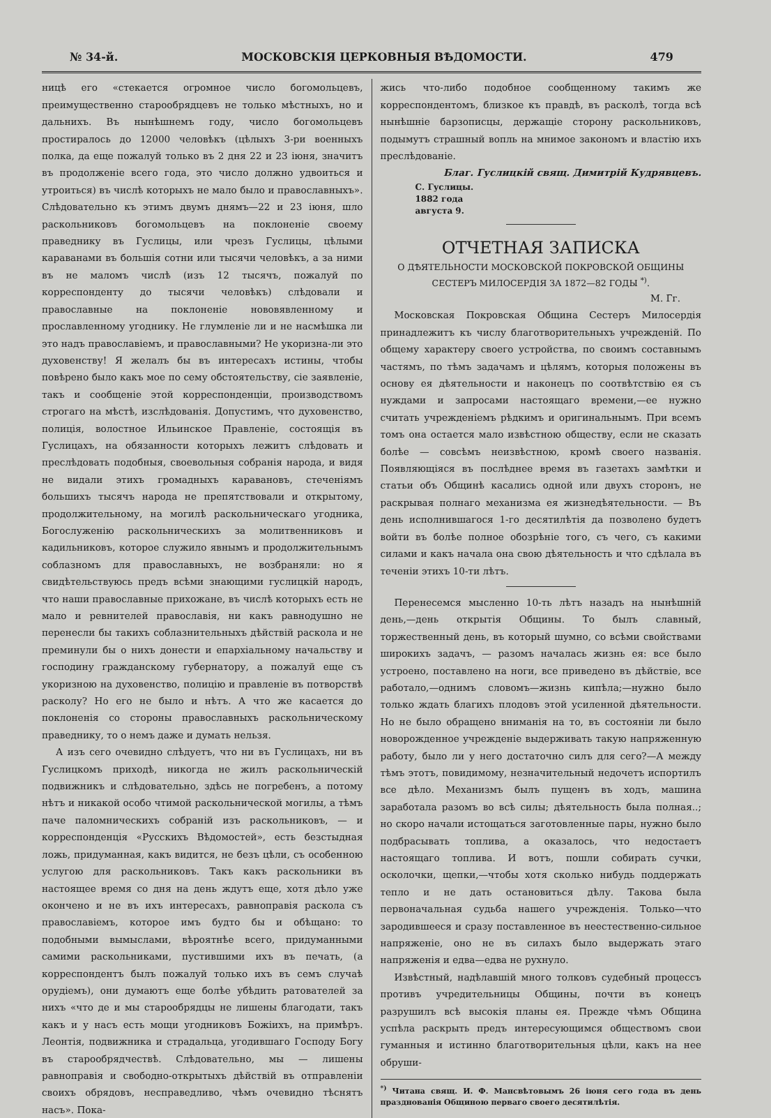№ 34-й. МОСКОВСКІЯ ЦЕРКОВНЫЯ ВѢДОМОСТИ. 479
ницѣ его «стекается огромное число богомольцевъ, преимущественно старообрядцевъ не только мѣстныхъ, но и дальнихъ. Въ нынѣшнемъ году, число богомольцевъ простиралось до 12000 человѣкъ (цѣлыхъ 3-ри военныхъ полка, да еще пожалуй только въ 2 дня 22 и 23 іюня, значитъ въ продолженіе всего года, это число должно удвоиться и утроиться) въ числѣ которыхъ не мало было и православныхъ». Слѣдовательно къ этимъ двумъ днямъ—22 и 23 іюня, шло раскольниковъ богомольцевъ на поклоненіе своему праведнику въ Гуслицы, или чрезъ Гуслицы, цѣлыми караванами въ большія сотни или тысячи человѣкъ, а за ними въ не маломъ числѣ (изъ 12 тысячъ, пожалуй по корреспонденту до тысячи человѣкъ) слѣдовали и православные на поклоненіе нововявленному и прославленному угоднику. Не глумленіе ли и не насмѣшка ли это надъ православіемъ, и православными? Не укоризна-ли это духовенству! Я желалъ бы въ интересахъ истины, чтобы повѣрено было какъ мое по сему обстоятельству, сіе заявленіе, такъ и сообщеніе этой корреспонденціи, производствомъ строгаго на мѣстѣ, изслѣдованія. Допустимъ, что духовенство, полиція, волостное Ильинское Правленіе, состоящія въ Гуслицахъ, на обязанности которыхъ лежитъ слѣдовать и преслѣдовать подобныя, своевольныя собранія народа, и видя не видали этихъ громадныхъ каравановъ, стеченіямъ большихъ тысячъ народа не препятствовали и открытому, продолжительному, на могилѣ раскольническаго угодника, Богослуженію раскольническихъ за молитвенниковъ и кадильниковъ, которое служило явнымъ и продолжительнымъ соблазномъ для православныхъ, не возбраняли: но я свидѣтельствуюсь предъ всѣми знающими гуслицкій народъ, что наши православные прихожане, въ числѣ которыхъ есть не мало и ревнителей православія, ни какъ равнодушно не перенесли бы такихъ соблазнительныхъ дѣйствій раскола и не преминули бы о нихъ донести и епархіальному начальству и господину гражданскому губернатору, а пожалуй еще съ укоризною на духовенство, полицію и правленіе въ потворствѣ расколу? Но его не было и нѣтъ. А что же касается до поклоненія со стороны православныхъ раскольническому праведнику, то о немъ даже и думать нельзя.
А изъ сего очевидно слѣдуетъ, что ни въ Гуслицахъ, ни въ Гуслицкомъ приходѣ, никогда не жилъ раскольническій подвижникъ и слѣдовательно, здѣсь не погребенъ, а потому нѣтъ и никакой особо чтимой раскольнической могилы, а тѣмъ паче паломническихъ собраній изъ раскольниковъ, — и корреспонденція «Русскихъ Вѣдомостей», есть безстыдная ложь, придуманная, какъ видится, не безъ цѣли, съ особенною услугою для раскольниковъ. Такъ какъ раскольники въ настоящее время со дня на день ждутъ еще, хотя дѣло уже окончено и не въ ихъ интересахъ, равноправія раскола съ православіемъ, которое имъ будто бы и обѣщано: то подобными вымыслами, вѣроятнѣе всего, придуманными самими раскольниками, пустившими ихъ въ печать, (а корреспондентъ былъ пожалуй только ихъ въ семъ случаѣ орудіемъ), они думаютъ еще болѣе убѣдить ратователей за нихъ «что де и мы старообрядцы не лишены благодати, такъ какъ и у насъ есть мощи угодниковъ Божіихъ, на примѣръ. Леонтія, подвижника и страдальца, угодившаго Господу Богу въ старообрядчествѣ. Слѣдовательно, мы — лишены равноправія и свободно-открытыхъ дѣйствій въ отправленіи своихъ обрядовъ, несправедливо, чѣмъ очевидно тѣснятъ насъ». Пока-
жись что-либо подобное сообщенному такимъ же корреспондентомъ, близкое къ правдѣ, въ расколѣ, тогда всѣ нынѣшніе барзописцы, держащіе сторону раскольниковъ, подымутъ страшный вопль на мнимое закономъ и властію ихъ преслѣдованіе.
Благ. Гуслицкій свящ. Димитрій Кудрявцевъ.
С. Гуслицы.
1882 года
августа 9.
ОТЧЕТНАЯ ЗАПИСКА
О ДѢЯТЕЛЬНОСТИ МОСКОВСКОЙ ПОКРОВСКОЙ ОБЩИНЫ СЕСТЕРЪ МИЛОСЕРДІЯ ЗА 1872—82 ГОДЫ <sup>*)</sup>.
М. Гг.
Московская Покровская Община Сестеръ Милосердія принадлежитъ къ числу благотворительныхъ учрежденій. По общему характеру своего устройства, по своимъ составнымъ частямъ, по тѣмъ задачамъ и цѣлямъ, которыя положены въ основу ея дѣятельности и наконецъ по соотвѣтствію ея съ нуждами и запросами настоящаго времени,—ее нужно считать учрежденіемъ рѣдкимъ и оригинальнымъ. При всемъ томъ она остается мало извѣстною обществу, если не сказать болѣе — совсѣмъ неизвѣстною, кромѣ своего названія. Появляющіяся въ послѣднее время въ газетахъ замѣтки и статьи объ Общинѣ касались одной или двухъ сторонъ, не раскрывая полнаго механизма ея жизнедѣятельности. — Въ день исполнившагося 1-го десятилѣтія да позволено будетъ войти въ болѣе полное обозрѣніе того, съ чего, съ какими силами и какъ начала она свою дѣятельность и что сдѣлала въ теченіи этихъ 10-ти лѣтъ.
Перенесемся мысленно 10-ть лѣтъ назадъ на нынѣшній день,—день открытія Общины. То былъ славный, торжественный день, въ который шумно, со всѣми свойствами широкихъ задачъ, — разомъ началась жизнь ея: все было устроено, поставлено на ноги, все приведено въ дѣйствіе, все работало,—однимъ словомъ—жизнь кипѣла;—нужно было только ждать благихъ плодовъ этой усиленной дѣятельности. Но не было обращено вниманія на то, въ состояніи ли было новорожденное учрежденіе выдерживать такую напряженную работу, было ли у него достаточно силъ для сего?—А между тѣмъ этотъ, повидимому, незначительный недочетъ испортилъ все дѣло. Механизмъ былъ пущенъ въ ходъ, машина заработала разомъ во всѣ силы; дѣятельность была полная..; но скоро начали истощаться заготовленные пары, нужно было подбрасывать топлива, а оказалось, что недостаетъ настоящаго топлива. И вотъ, пошли собирать сучки, осколочки, щепки,—чтобы хотя сколько нибудь поддержать тепло и не дать остановиться дѣлу. Такова была первоначальная судьба нашего учрежденія. Только—что зародившееся и сразу поставленное въ неестественно-сильное напряженіе, оно не въ силахъ было выдержать этаго напряженія и едва—едва не рухнуло.
Извѣстный, надѣлавшій много толковъ судебный процессъ противъ учредительницы Общины, почти въ конецъ разрушилъ всѣ высокія планы ея. Прежде чѣмъ Община успѣла раскрыть предъ интересующимся обществомъ свои гуманныя и истинно благотворительныя цѣли, какъ на нее обруши-
<sup>*)</sup> Читана свящ. И. Ф. Мансвѣтовымъ 26 іюня сего года въ день празднованія Общиною перваго своего десятилѣтія.